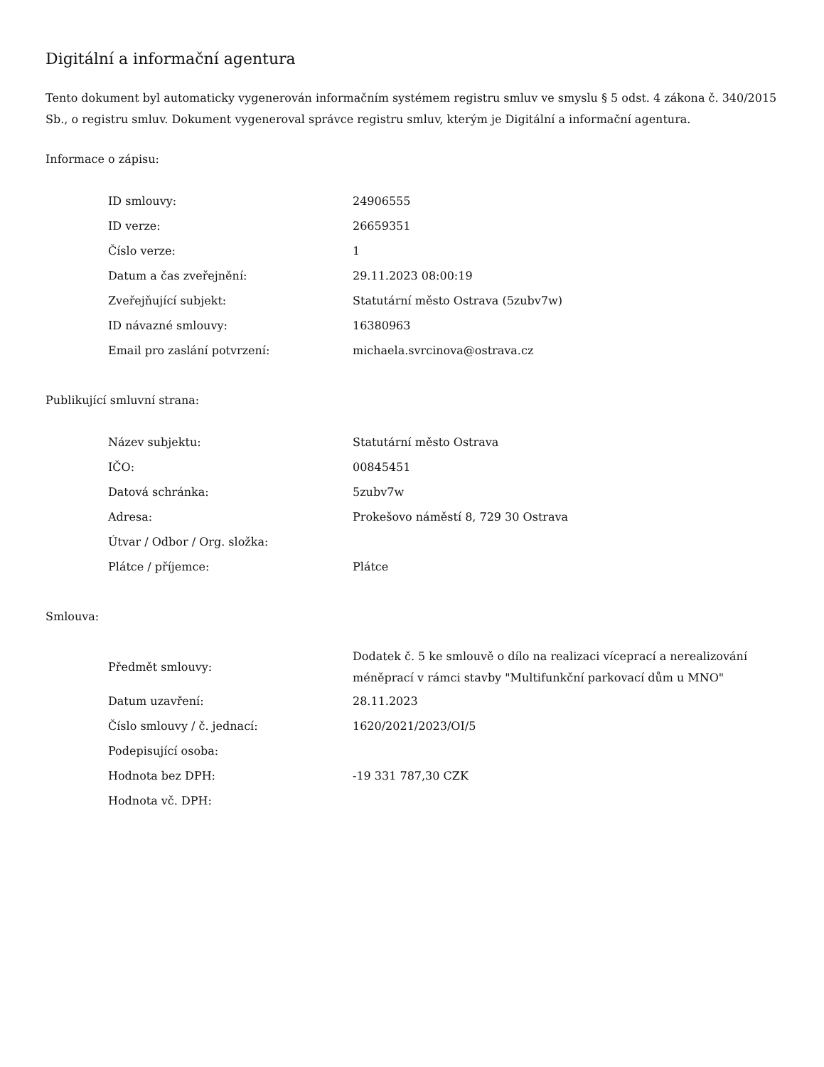Digitální a informační agentura
Tento dokument byl automaticky vygenerován informačním systémem registru smluv ve smyslu § 5 odst. 4 zákona č. 340/2015 Sb., o registru smluv. Dokument vygeneroval správce registru smluv, kterým je Digitální a informační agentura.
Informace o zápisu:
| ID smlouvy: | 24906555 |
| ID verze: | 26659351 |
| Číslo verze: | 1 |
| Datum a čas zveřejnění: | 29.11.2023 08:00:19 |
| Zveřejňující subjekt: | Statutární město Ostrava (5zubv7w) |
| ID návazné smlouvy: | 16380963 |
| Email pro zaslání potvrzení: | michaela.svrcinova@ostrava.cz |
Publikující smluvní strana:
| Název subjektu: | Statutární město Ostrava |
| IČO: | 00845451 |
| Datová schránka: | 5zubv7w |
| Adresa: | Prokešovo náměstí 8, 729 30 Ostrava |
| Útvar / Odbor / Org. složka: | |
| Plátce / příjemce: | Plátce |
Smlouva:
| Předmět smlouvy: | Dodatek č. 5 ke smlouvě o dílo na realizaci víceprací a nerealizování méněprací v rámci stavby "Multifunkční parkovací dům u MNO" |
| Datum uzavření: | 28.11.2023 |
| Číslo smlouvy / č. jednací: | 1620/2021/2023/OI/5 |
| Podepisující osoba: | |
| Hodnota bez DPH: | -19 331 787,30 CZK |
| Hodnota vč. DPH: | |